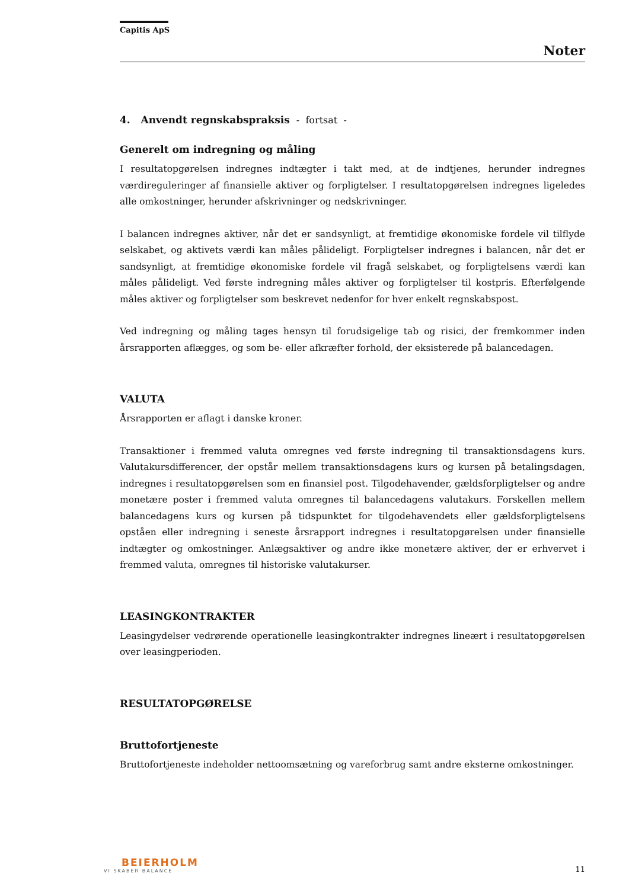Capitis ApS
Noter
4. Anvendt regnskabspraksis - fortsat -
Generelt om indregning og måling
I resultatopgørelsen indregnes indtægter i takt med, at de indtjenes, herunder indregnes værdireguleringer af finansielle aktiver og forpligtelser. I resultatopgørelsen indregnes ligeledes alle omkostninger, herunder afskrivninger og nedskrivninger.
I balancen indregnes aktiver, når det er sandsynligt, at fremtidige økonomiske fordele vil tilflyde selskabet, og aktivets værdi kan måles pålideligt. Forpligtelser indregnes i balancen, når det er sandsynligt, at fremtidige økonomiske fordele vil fragå selskabet, og forpligtelsens værdi kan måles pålideligt. Ved første indregning måles aktiver og forpligtelser til kostpris. Efterfølgende måles aktiver og forpligtelser som beskrevet nedenfor for hver enkelt regnskabspost.
Ved indregning og måling tages hensyn til forudsigelige tab og risici, der fremkommer inden årsrapporten aflægges, og som be- eller afkræfter forhold, der eksisterede på balancedagen.
VALUTA
Årsrapporten er aflagt i danske kroner.
Transaktioner i fremmed valuta omregnes ved første indregning til transaktionsdagens kurs. Valutakursdifferencer, der opstår mellem transaktionsdagens kurs og kursen på betalingsdagen, indregnes i resultatopgørelsen som en finansiel post. Tilgodehavender, gældsforpligtelser og andre monetære poster i fremmed valuta omregnes til balancedagens valutakurs. Forskellen mellem balancedagens kurs og kursen på tidspunktet for tilgodehavendets eller gældsforpligtelsens opståen eller indregning i seneste årsrapport indregnes i resultatopgørelsen under finansielle indtægter og omkostninger. Anlægsaktiver og andre ikke monetære aktiver, der er erhvervet i fremmed valuta, omregnes til historiske valutakurser.
LEASINGKONTRAKTER
Leasingydelser vedrørende operationelle leasingkontrakter indregnes lineært i resultatopgørelsen over leasingperioden.
RESULTATOPGØRELSE
Bruttofortjeneste
Bruttofortjeneste indeholder nettoomsætning og vareforbrug samt andre eksterne omkostninger.
BEIERHOLM
VI SKABER BALANCE
11